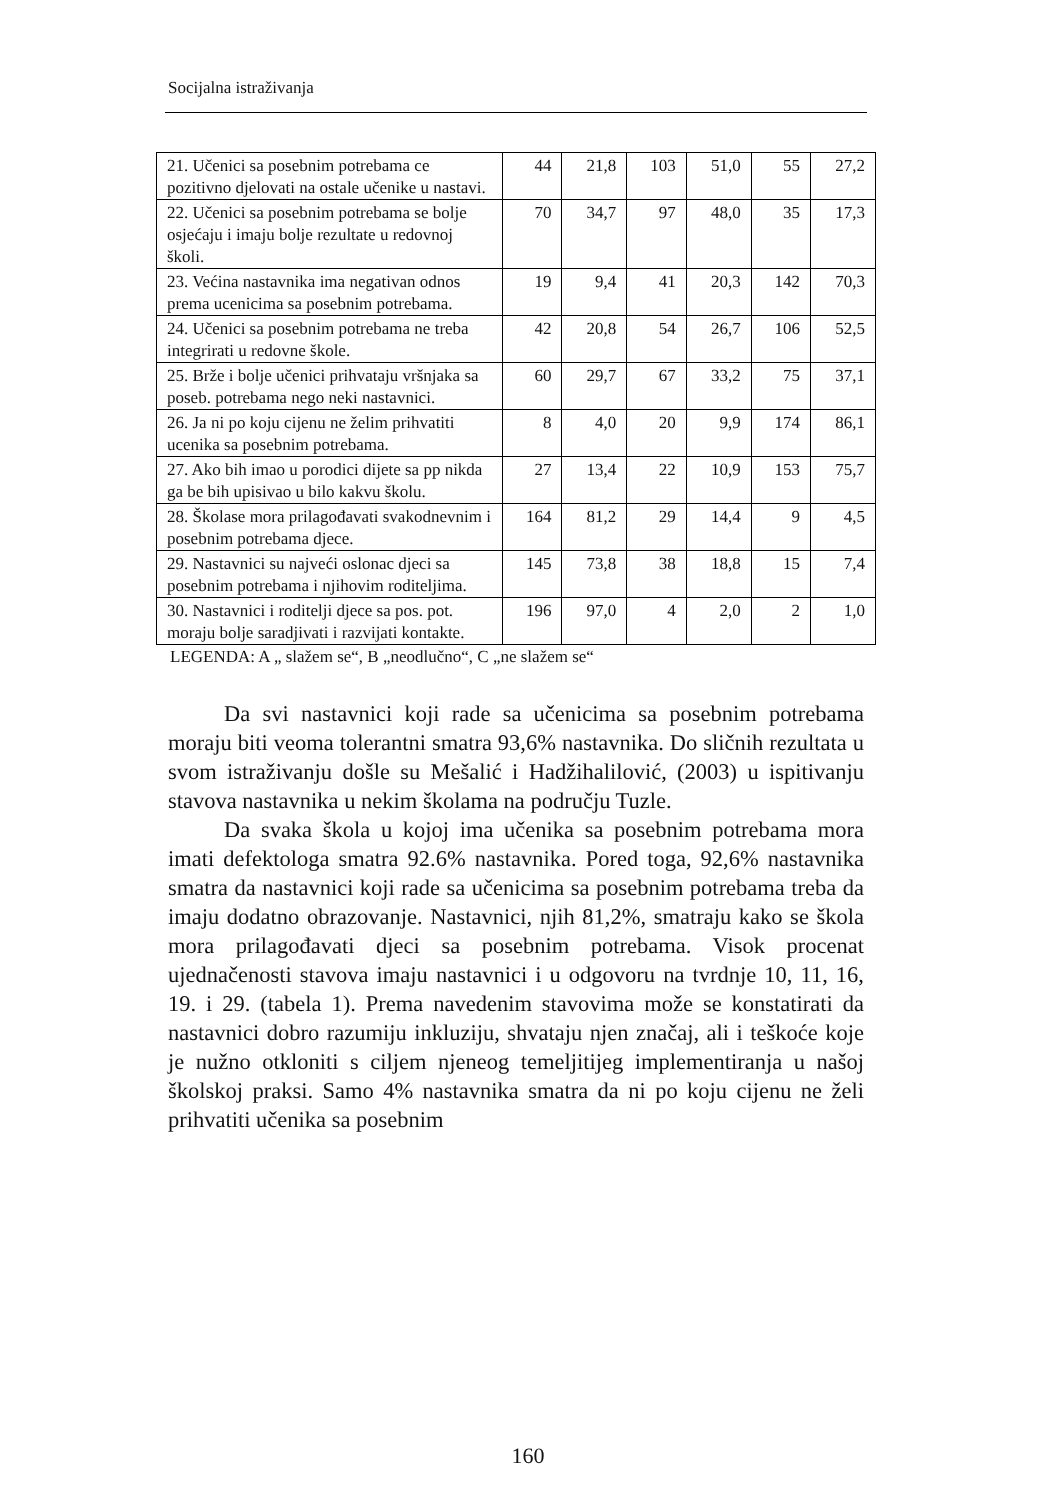Socijalna istraživanja
| 21. Učenici sa posebnim potrebama ce pozitivno djelovati na ostale učenike u nastavi. | 44 | 21,8 | 103 | 51,0 | 55 | 27,2 |
| 22. Učenici sa posebnim potrebama se bolje osjećaju i imaju bolje rezultate u redovnoj školi. | 70 | 34,7 | 97 | 48,0 | 35 | 17,3 |
| 23. Većina nastavnika ima negativan odnos prema ucenicima sa posebnim potrebama. | 19 | 9,4 | 41 | 20,3 | 142 | 70,3 |
| 24. Učenici sa posebnim potrebama ne treba integrirati u redovne škole. | 42 | 20,8 | 54 | 26,7 | 106 | 52,5 |
| 25. Brže i bolje učenici prihvataju vršnjaka sa poseb. potrebama nego neki nastavnici. | 60 | 29,7 | 67 | 33,2 | 75 | 37,1 |
| 26. Ja ni po koju cijenu ne želim prihvatiti ucenika sa posebnim potrebama. | 8 | 4,0 | 20 | 9,9 | 174 | 86,1 |
| 27. Ako bih imao u porodici dijete sa pp nikda ga be bih upisivao u bilo kakvu školu. | 27 | 13,4 | 22 | 10,9 | 153 | 75,7 |
| 28. Školase mora prilagođavati svakodnevnim i posebnim potrebama djece. | 164 | 81,2 | 29 | 14,4 | 9 | 4,5 |
| 29. Nastavnici su najveći oslonac djeci sa posebnim potrebama i njihovim roditeljima. | 145 | 73,8 | 38 | 18,8 | 15 | 7,4 |
| 30. Nastavnici i roditelji djece sa pos. pot. moraju bolje saradjivati i razvijati kontakte. | 196 | 97,0 | 4 | 2,0 | 2 | 1,0 |
LEGENDA: A „ slažem se“, B „neodlučno“, C „ne slažem se“
Da svi nastavnici koji rade sa učenicima sa posebnim potrebama moraju biti veoma tolerantni smatra 93,6% nastavnika. Do sličnih rezultata u svom istraživanju došle su Mešalić i Hadžihalilović, (2003) u ispitivanju stavova nastavnika u nekim školama na području Tuzle.
Da svaka škola u kojoj ima učenika sa posebnim potrebama mora imati defektologa smatra 92.6% nastavnika. Pored toga, 92,6% nastavnika smatra da nastavnici koji rade sa učenicima sa posebnim potrebama treba da imaju dodatno obrazovanje. Nastavnici, njih 81,2%, smatraju kako se škola mora prilagođavati djeci sa posebnim potrebama. Visok procenat ujednačenosti stavova imaju nastavnici i u odgovoru na tvrdnje 10, 11, 16, 19. i 29. (tabela 1). Prema navedenim stavovima može se konstatirati da nastavnici dobro razumiju inkluziju, shvataju njen značaj, ali i teškoće koje je nužno otkloniti s ciljem njeneog temeljitijeg implementiranja u našoj školskoj praksi. Samo 4% nastavnika smatra da ni po koju cijenu ne želi prihvatiti učenika sa posebnim
160